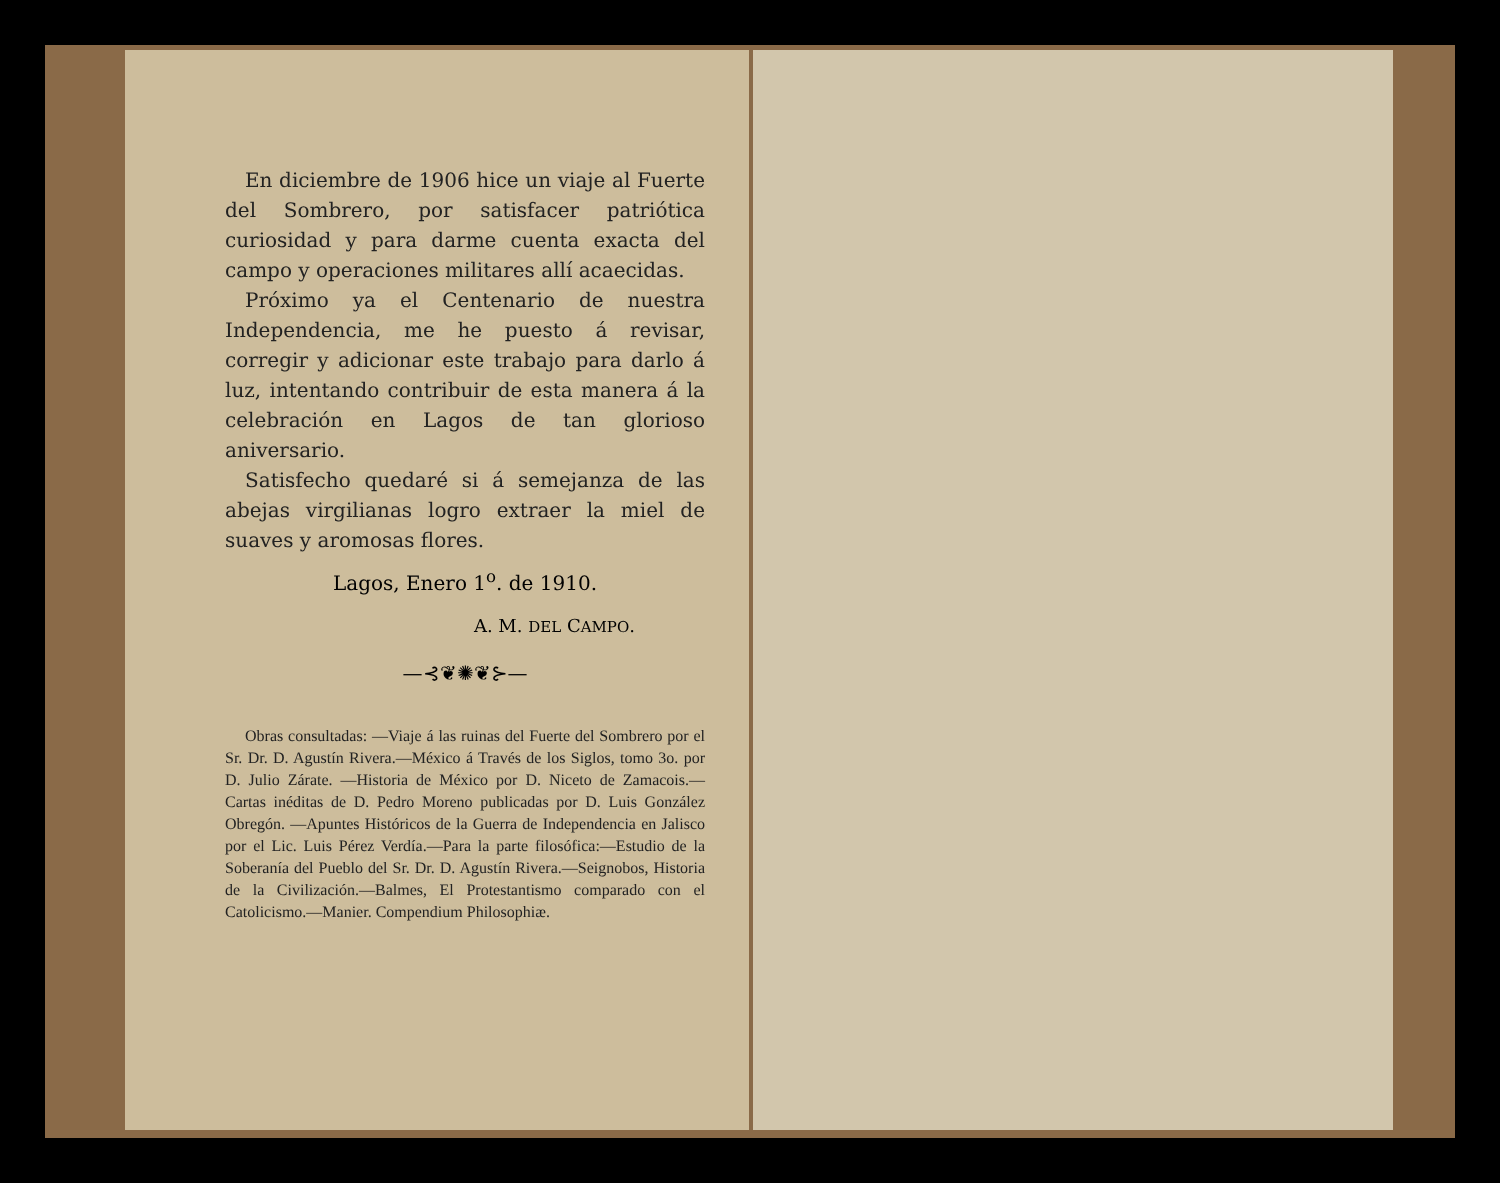En diciembre de 1906 hice un viaje al Fuerte del Sombrero, por satisfacer patriótica curiosidad y para darme cuenta exacta del campo y operaciones militares allí acaecidas.
Próximo ya el Centenario de nuestra Independencia, me he puesto á revisar, corregir y adicionar este trabajo para darlo á luz, intentando contribuir de esta manera á la celebración en Lagos de tan glorioso aniversario.
Satisfecho quedaré si á semejanza de las abejas virgilianas logro extraer la miel de suaves y aromosas flores.
Lagos, Enero 1<sup>o</sup>. de 1910.
A. M. DEL CAMPO.
—⊰❦✺❦⊱—
Obras consultadas: —Viaje á las ruinas del Fuerte del Sombrero por el Sr. Dr. D. Agustín Rivera.—México á Través de los Siglos, tomo 3o. por D. Julio Zárate. —Historia de México por D. Niceto de Zamacois.—Cartas inéditas de D. Pedro Moreno publicadas por D. Luis González Obregón. —Apuntes Históricos de la Guerra de Independencia en Jalisco por el Lic. Luis Pérez Verdía.—Para la parte filosófica:—Estudio de la Soberanía del Pueblo del Sr. Dr. D. Agustín Rivera.—Seignobos, Historia de la Civilización.—Balmes, El Protestantismo comparado con el Catolicismo.—Manier. Compendium Philosophiæ.